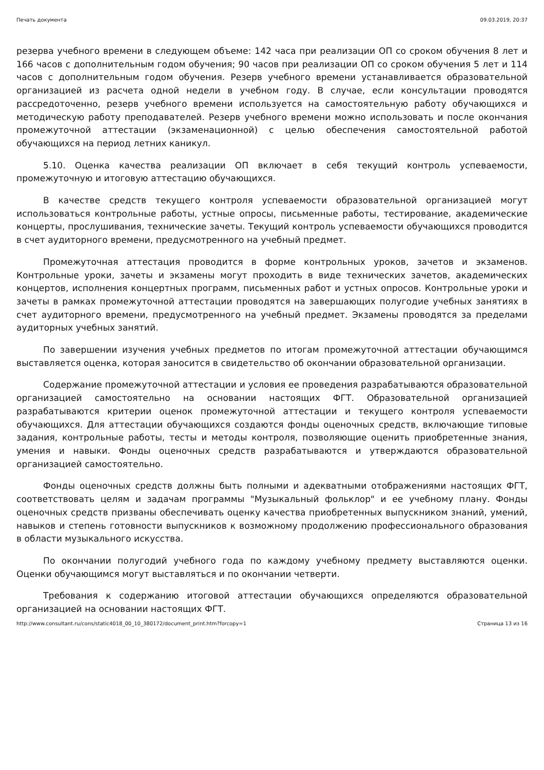Печать документа 09.03.2019, 20:37
резерва учебного времени в следующем объеме: 142 часа при реализации ОП со сроком обучения 8 лет и 166 часов с дополнительным годом обучения; 90 часов при реализации ОП со сроком обучения 5 лет и 114 часов с дополнительным годом обучения. Резерв учебного времени устанавливается образовательной организацией из расчета одной недели в учебном году. В случае, если консультации проводятся рассредоточенно, резерв учебного времени используется на самостоятельную работу обучающихся и методическую работу преподавателей. Резерв учебного времени можно использовать и после окончания промежуточной аттестации (экзаменационной) с целью обеспечения самостоятельной работой обучающихся на период летних каникул.
5.10. Оценка качества реализации ОП включает в себя текущий контроль успеваемости, промежуточную и итоговую аттестацию обучающихся.
В качестве средств текущего контроля успеваемости образовательной организацией могут использоваться контрольные работы, устные опросы, письменные работы, тестирование, академические концерты, прослушивания, технические зачеты. Текущий контроль успеваемости обучающихся проводится в счет аудиторного времени, предусмотренного на учебный предмет.
Промежуточная аттестация проводится в форме контрольных уроков, зачетов и экзаменов. Контрольные уроки, зачеты и экзамены могут проходить в виде технических зачетов, академических концертов, исполнения концертных программ, письменных работ и устных опросов. Контрольные уроки и зачеты в рамках промежуточной аттестации проводятся на завершающих полугодие учебных занятиях в счет аудиторного времени, предусмотренного на учебный предмет. Экзамены проводятся за пределами аудиторных учебных занятий.
По завершении изучения учебных предметов по итогам промежуточной аттестации обучающимся выставляется оценка, которая заносится в свидетельство об окончании образовательной организации.
Содержание промежуточной аттестации и условия ее проведения разрабатываются образовательной организацией самостоятельно на основании настоящих ФГТ. Образовательной организацией разрабатываются критерии оценок промежуточной аттестации и текущего контроля успеваемости обучающихся. Для аттестации обучающихся создаются фонды оценочных средств, включающие типовые задания, контрольные работы, тесты и методы контроля, позволяющие оценить приобретенные знания, умения и навыки. Фонды оценочных средств разрабатываются и утверждаются образовательной организацией самостоятельно.
Фонды оценочных средств должны быть полными и адекватными отображениями настоящих ФГТ, соответствовать целям и задачам программы "Музыкальный фольклор" и ее учебному плану. Фонды оценочных средств призваны обеспечивать оценку качества приобретенных выпускником знаний, умений, навыков и степень готовности выпускников к возможному продолжению профессионального образования в области музыкального искусства.
По окончании полугодий учебного года по каждому учебному предмету выставляются оценки. Оценки обучающимся могут выставляться и по окончании четверти.
Требования к содержанию итоговой аттестации обучающихся определяются образовательной организацией на основании настоящих ФГТ.
http://www.consultant.ru/cons/static4018_00_10_380172/document_print.htm?forcopy=1 Страница 13 из 16